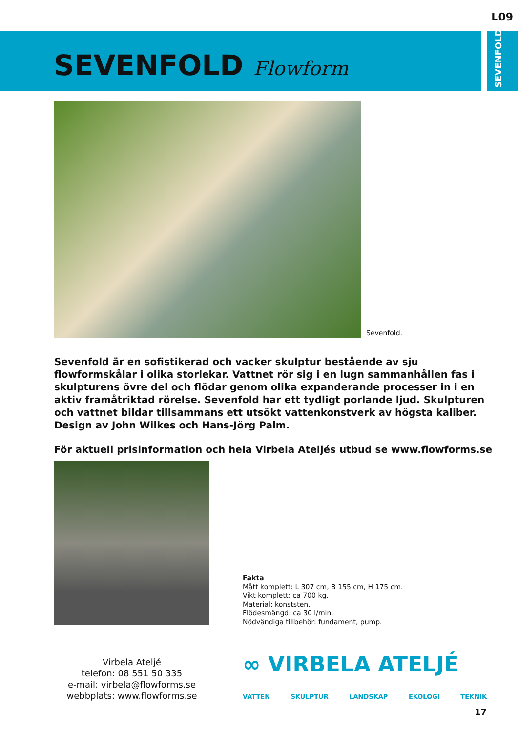L09
SEVENFOLD
SEVENFOLD Flowform
Sevenfold.
Sevenfold är en sofistikerad och vacker skulptur bestående av sju flowformskålar i olika storlekar. Vattnet rör sig i en lugn sammanhållen fas i skulpturens övre del och flödar genom olika expanderande processer in i en aktiv framåtriktad rörelse. Sevenfold har ett tydligt porlande ljud. Skulpturen och vattnet bildar tillsammans ett utsökt vattenkonstverk av högsta kaliber. Design av John Wilkes och Hans-Jörg Palm.
För aktuell prisinformation och hela Virbela Ateljés utbud se www.flowforms.se
Fakta
Mått komplett: L 307 cm, B 155 cm, H 175 cm.
Vikt komplett: ca 700 kg.
Material: konststen.
Flödesmängd: ca 30 l/min.
Nödvändiga tillbehör: fundament, pump.
Virbela Ateljé
telefon: 08 551 50 335
e-mail: virbela@flowforms.se
webbplats: www.flowforms.se
∞ VIRBELA ATELJÉ
VATTEN SKULPTUR LANDSKAP EKOLOGI TEKNIK
17